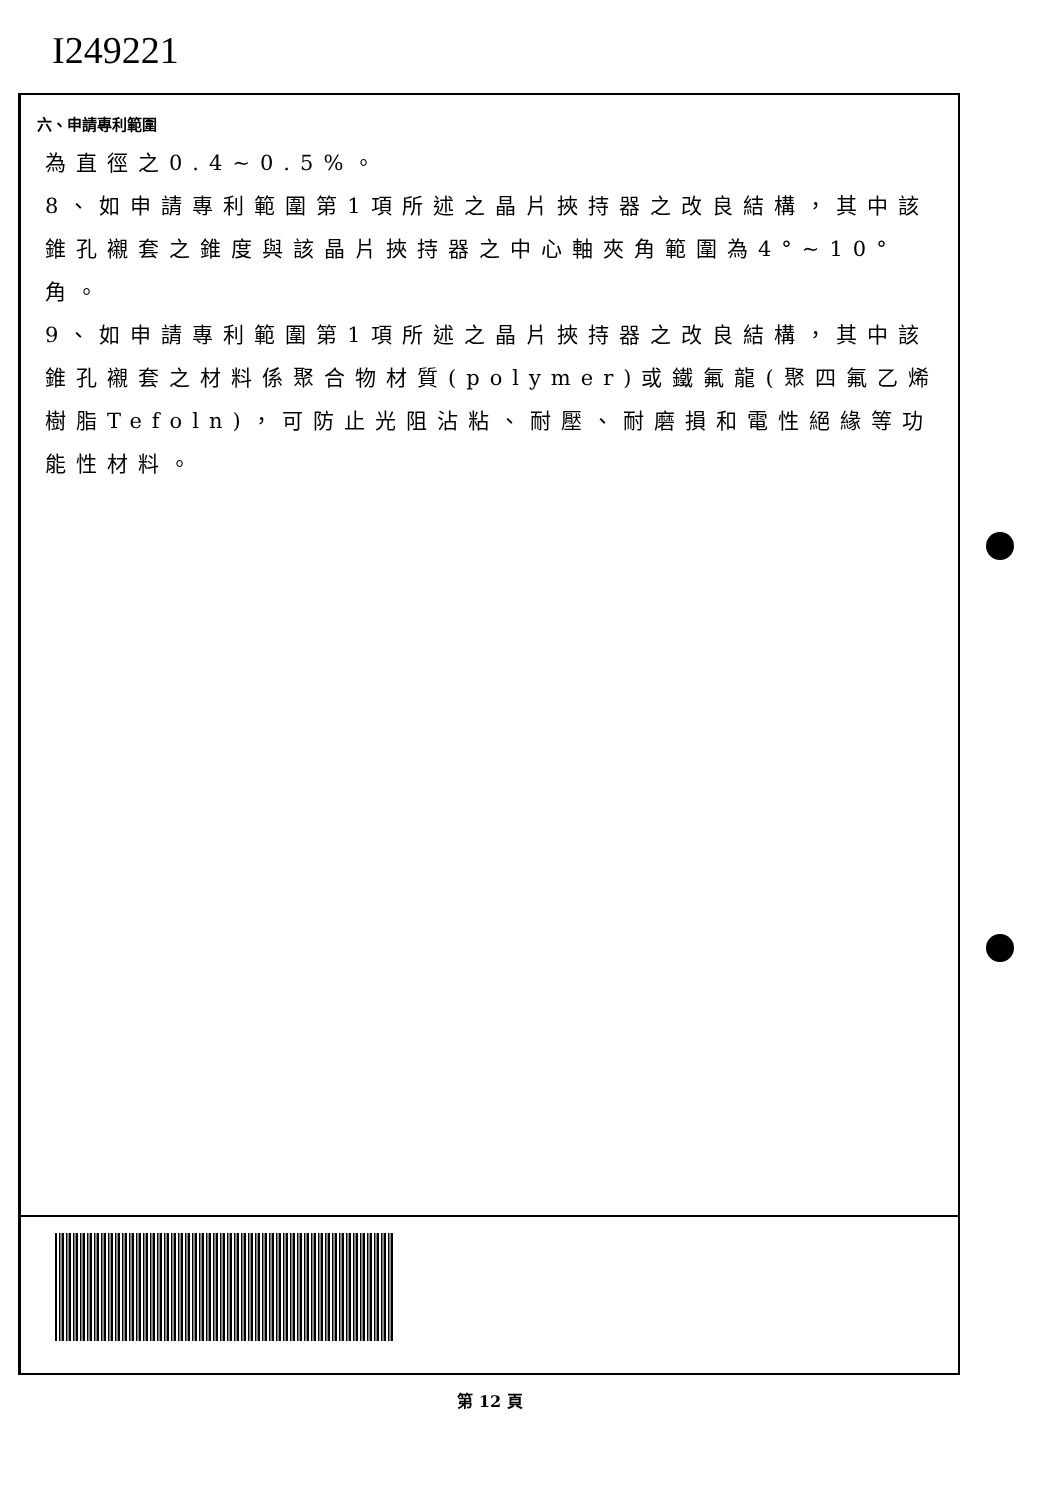I249221
六、申請專利範圍
為直徑之0.4~0.5%。
8、如申請專利範圍第1項所述之晶片挾持器之改良結構，其中該錐孔襯套之錐度與該晶片挾持器之中心軸夾角範圍為4°~10°角。
9、如申請專利範圍第1項所述之晶片挾持器之改良結構，其中該錐孔襯套之材料係聚合物材質(polymer)或鐵氟龍(聚四氟乙烯樹脂Tefoln)，可防止光阻沾粘、耐壓、耐磨損和電性絕緣等功能性材料。
第 12 頁